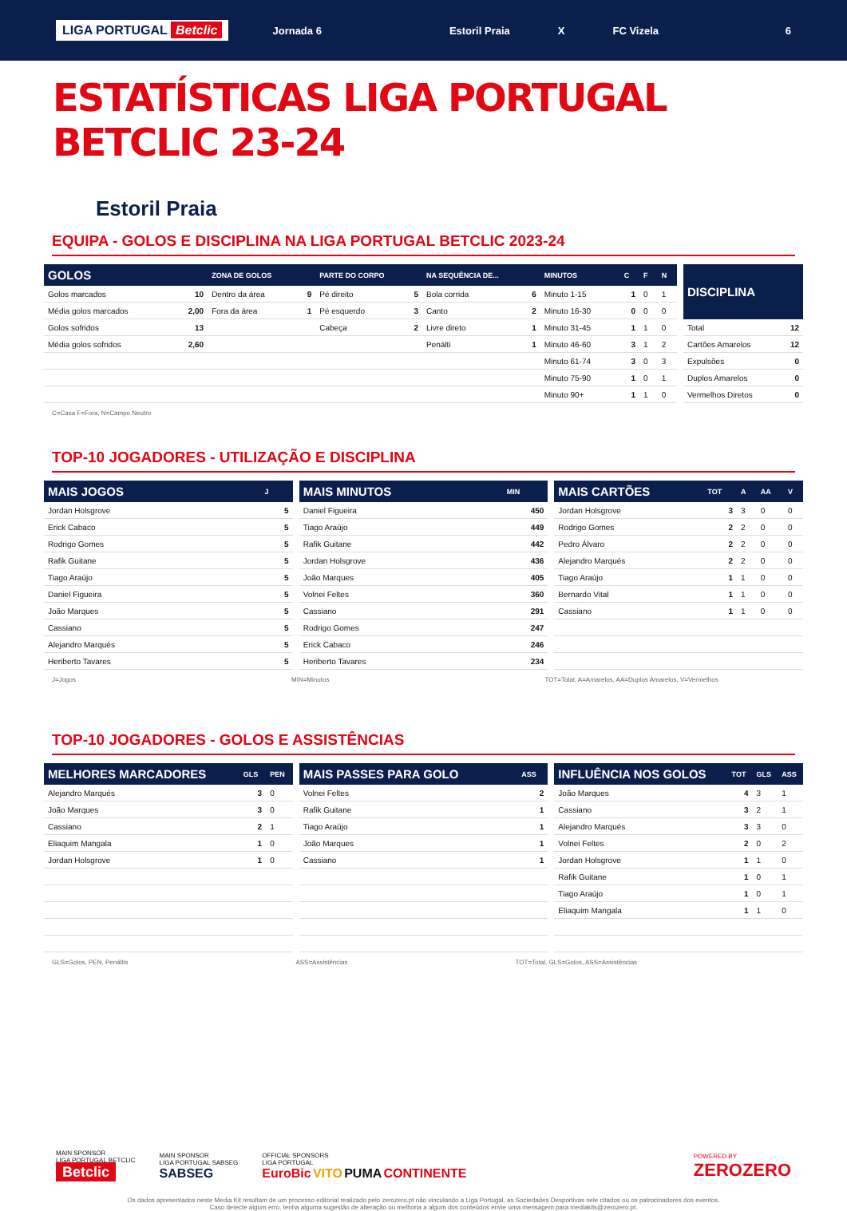LIGA PORTUGAL Betclic Jornada 6 Estoril Praia X FC Vizela 6
ESTATÍSTICAS LIGA PORTUGAL BETCLIC 23-24
Estoril Praia
EQUIPA - GOLOS E DISCIPLINA NA LIGA PORTUGAL BETCLIC 2023-24
| GOLOS | | ZONA DE GOLOS | | PARTE DO CORPO | | NA SEQUÊNCIA DE... | | MINUTOS | C | F | N |
| --- | --- | --- | --- | --- | --- | --- | --- | --- | --- | --- | --- |
| Golos marcados | 10 | Dentro da área | 9 | Pé direito | 5 | Bola corrida | 6 | Minuto 1-15 | 1 | 0 | 1 |
| Média golos marcados | 2,00 | Fora da área | 1 | Pé esquerdo | 3 | Canto | 2 | Minuto 16-30 | 0 | 0 | 0 |
| Golos sofridos | 13 | | | Cabeça | 2 | Livre direto | 1 | Minuto 31-45 | 1 | 1 | 0 |
| Média golos sofridos | 2,60 | | | | | Penálti | 1 | Minuto 46-60 | 3 | 1 | 2 |
| | | | | | | | | Minuto 61-74 | 3 | 0 | 3 |
| | | | | | | | | Minuto 75-90 | 1 | 0 | 1 |
| | | | | | | | | Minuto 90+ | 1 | 1 | 0 |
| DISCIPLINA | |
| --- | --- |
| Total | 12 |
| Cartões Amarelos | 12 |
| Expulsões | 0 |
| Duplos Amarelos | 0 |
| Vermelhos Diretos | 0 |
C=Casa F=Fora, N=Campo Neutro
TOP-10 JOGADORES - UTILIZAÇÃO E DISCIPLINA
| MAIS JOGOS | J |
| --- | --- |
| Jordan Holsgrove | 5 |
| Erick Cabaco | 5 |
| Rodrigo Gomes | 5 |
| Rafik Guitane | 5 |
| Tiago Araújo | 5 |
| Daniel Figueira | 5 |
| João Marques | 5 |
| Cassiano | 5 |
| Alejandro Marqués | 5 |
| Heriberto Tavares | 5 |
| MAIS MINUTOS | MIN |
| --- | --- |
| Daniel Figueira | 450 |
| Tiago Araújo | 449 |
| Rafik Guitane | 442 |
| Jordan Holsgrove | 436 |
| João Marques | 405 |
| Volnei Feltes | 360 |
| Cassiano | 291 |
| Rodrigo Gomes | 247 |
| Erick Cabaco | 246 |
| Heriberto Tavares | 234 |
| MAIS CARTÕES | TOT | A | AA | V |
| --- | --- | --- | --- | --- |
| Jordan Holsgrove | 3 | 3 | 0 | 0 |
| Rodrigo Gomes | 2 | 2 | 0 | 0 |
| Pedro Álvaro | 2 | 2 | 0 | 0 |
| Alejandro Marqués | 2 | 2 | 0 | 0 |
| Tiago Araújo | 1 | 1 | 0 | 0 |
| Bernardo Vital | 1 | 1 | 0 | 0 |
| Cassiano | 1 | 1 | 0 | 0 |
J=Jogos MIN=Minutos TOT=Total, A=Amarelos, AA=Duplos Amarelos, V=Vermelhos
TOP-10 JOGADORES - GOLOS E ASSISTÊNCIAS
| MELHORES MARCADORES | GLS | PEN |
| --- | --- | --- |
| Alejandro Marqués | 3 | 0 |
| João Marques | 3 | 0 |
| Cassiano | 2 | 1 |
| Eliaquim Mangala | 1 | 0 |
| Jordan Holsgrove | 1 | 0 |
| MAIS PASSES PARA GOLO | ASS |
| --- | --- |
| Volnei Feltes | 2 |
| Rafik Guitane | 1 |
| Tiago Araújo | 1 |
| João Marques | 1 |
| Cassiano | 1 |
| INFLUÊNCIA NOS GOLOS | TOT | GLS | ASS |
| --- | --- | --- | --- |
| João Marques | 4 | 3 | 1 |
| Cassiano | 3 | 2 | 1 |
| Alejandro Marqués | 3 | 3 | 0 |
| Volnei Feltes | 2 | 0 | 2 |
| Jordan Holsgrove | 1 | 1 | 0 |
| Rafik Guitane | 1 | 0 | 1 |
| Tiago Araújo | 1 | 0 | 1 |
| Eliaquim Mangala | 1 | 1 | 0 |
GLS=Golos, PEN, Penáltis ASS=Assistências TOT=Total, GLS=Golos, ASS=Assistências
MAIN SPONSOR
LIGA PORTUGAL BETCLIC
Betclic
MAIN SPONSOR
LIGA PORTUGAL SABSEG
SABSEG
OFFICIAL SPONSORS
LIGA PORTUGAL
EuroBic VITO PUMA CONTINENTE
POWERED BY
ZEROZERO
Os dados apresentados neste Media Kit resultam de um processo editorial realizado pelo zerozero.pt não vinculando a Liga Portugal, as Sociedades Desportivas nele citados ou os patrocinadores dos eventos.
Caso detecte algum erro, tenha alguma sugestão de alteração ou melhoria a algum dos conteúdos envie uma mensagem para mediakits@zerozero.pt.